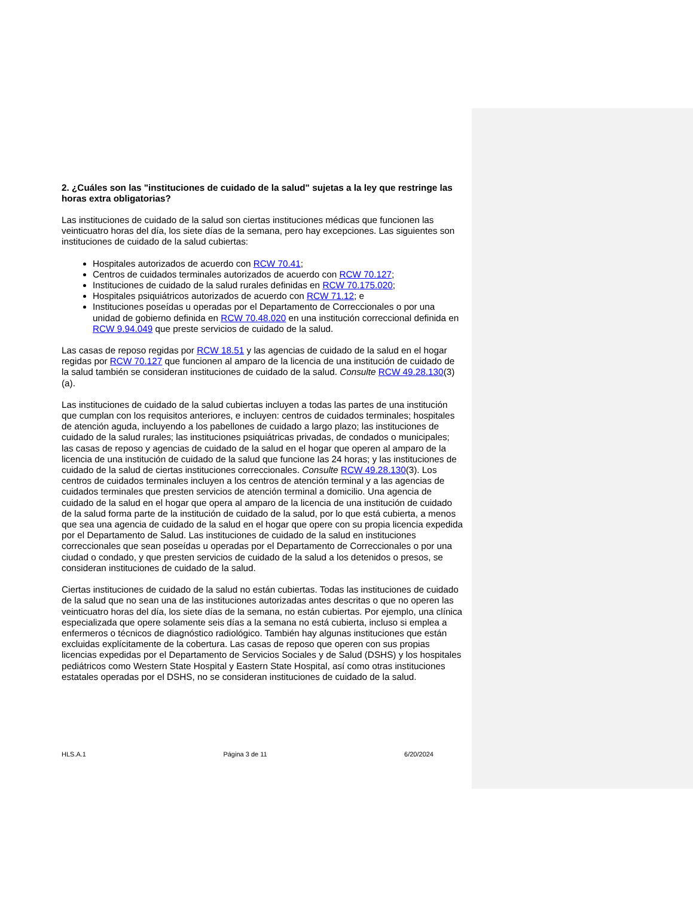2. ¿Cuáles son las "instituciones de cuidado de la salud" sujetas a la ley que restringe las horas extra obligatorias?
Las instituciones de cuidado de la salud son ciertas instituciones médicas que funcionen las veinticuatro horas del día, los siete días de la semana, pero hay excepciones. Las siguientes son instituciones de cuidado de la salud cubiertas:
Hospitales autorizados de acuerdo con RCW 70.41;
Centros de cuidados terminales autorizados de acuerdo con RCW 70.127;
Instituciones de cuidado de la salud rurales definidas en RCW 70.175.020;
Hospitales psiquiátricos autorizados de acuerdo con RCW 71.12; e
Instituciones poseídas u operadas por el Departamento de Correccionales o por una unidad de gobierno definida en RCW 70.48.020 en una institución correccional definida en RCW 9.94.049 que preste servicios de cuidado de la salud.
Las casas de reposo regidas por RCW 18.51 y las agencias de cuidado de la salud en el hogar regidas por RCW 70.127 que funcionen al amparo de la licencia de una institución de cuidado de la salud también se consideran instituciones de cuidado de la salud. Consulte RCW 49.28.130(3)(a).
Las instituciones de cuidado de la salud cubiertas incluyen a todas las partes de una institución que cumplan con los requisitos anteriores, e incluyen: centros de cuidados terminales; hospitales de atención aguda, incluyendo a los pabellones de cuidado a largo plazo; las instituciones de cuidado de la salud rurales; las instituciones psiquiátricas privadas, de condados o municipales; las casas de reposo y agencias de cuidado de la salud en el hogar que operen al amparo de la licencia de una institución de cuidado de la salud que funcione las 24 horas; y las instituciones de cuidado de la salud de ciertas instituciones correccionales. Consulte RCW 49.28.130(3). Los centros de cuidados terminales incluyen a los centros de atención terminal y a las agencias de cuidados terminales que presten servicios de atención terminal a domicilio. Una agencia de cuidado de la salud en el hogar que opera al amparo de la licencia de una institución de cuidado de la salud forma parte de la institución de cuidado de la salud, por lo que está cubierta, a menos que sea una agencia de cuidado de la salud en el hogar que opere con su propia licencia expedida por el Departamento de Salud. Las instituciones de cuidado de la salud en instituciones correccionales que sean poseídas u operadas por el Departamento de Correccionales o por una ciudad o condado, y que presten servicios de cuidado de la salud a los detenidos o presos, se consideran instituciones de cuidado de la salud.
Ciertas instituciones de cuidado de la salud no están cubiertas. Todas las instituciones de cuidado de la salud que no sean una de las instituciones autorizadas antes descritas o que no operen las veinticuatro horas del día, los siete días de la semana, no están cubiertas. Por ejemplo, una clínica especializada que opere solamente seis días a la semana no está cubierta, incluso si emplea a enfermeros o técnicos de diagnóstico radiológico. También hay algunas instituciones que están excluidas explícitamente de la cobertura. Las casas de reposo que operen con sus propias licencias expedidas por el Departamento de Servicios Sociales y de Salud (DSHS) y los hospitales pediátricos como Western State Hospital y Eastern State Hospital, así como otras instituciones estatales operadas por el DSHS, no se consideran instituciones de cuidado de la salud.
HLS.A.1 Página 3 de 11 6/20/2024